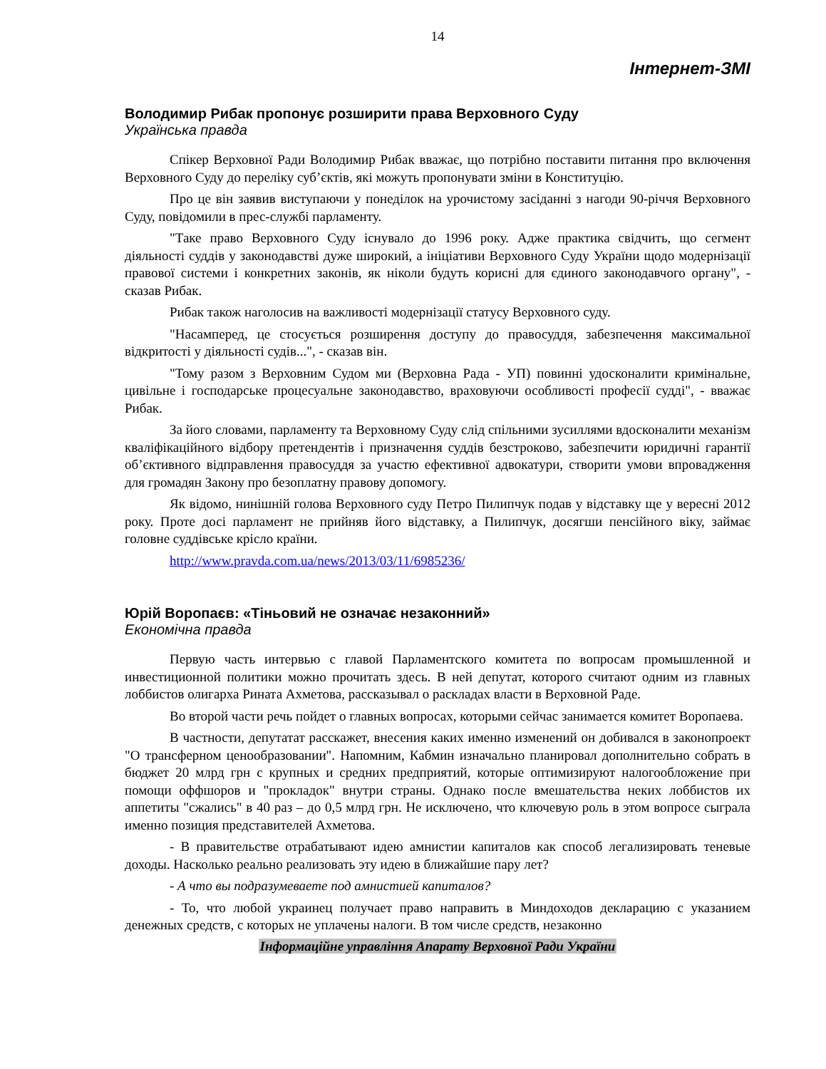14
Інтернет-ЗМІ
Володимир Рибак пропонує розширити права Верховного Суду
Українська правда
Спікер Верховної Ради Володимир Рибак вважає, що потрібно поставити питання про включення Верховного Суду до переліку суб’єктів, які можуть пропонувати зміни в Конституцію.
Про це він заявив виступаючи у понеділок на урочистому засіданні з нагоди 90-річчя Верховного Суду, повідомили в прес-службі парламенту.
"Таке право Верховного Суду існувало до 1996 року. Адже практика свідчить, що сегмент діяльності суддів у законодавстві дуже широкий, а ініціативи Верховного Суду України щодо модернізації правової системи і конкретних законів, як ніколи будуть корисні для єдиного законодавчого органу", - сказав Рибак.
Рибак також наголосив на важливості модернізації статусу Верховного суду.
"Насамперед, це стосується розширення доступу до правосуддя, забезпечення максимальної відкритості у діяльності судів...", - сказав він.
"Тому разом з Верховним Судом ми (Верховна Рада - УП) повинні удосконалити кримінальне, цивільне і господарське процесуальне законодавство, враховуючи особливості професії судді", - вважає Рибак.
За його словами, парламенту та Верховному Суду слід спільними зусиллями вдосконалити механізм кваліфікаційного відбору претендентів і призначення суддів безстроково, забезпечити юридичні гарантії об’єктивного відправлення правосуддя за участю ефективної адвокатури, створити умови впровадження для громадян Закону про безоплатну правову допомогу.
Як відомо, нинішній голова Верховного суду Петро Пилипчук подав у відставку ще у вересні 2012 року. Проте досі парламент не прийняв його відставку, а Пилипчук, досягши пенсійного віку, займає головне суддівське крісло країни.
http://www.pravda.com.ua/news/2013/03/11/6985236/
Юрій Воропаєв: «Тіньовий не означає незаконний»
Економічна правда
Первую часть интервью с главой Парламентского комитета по вопросам промышленной и инвестиционной политики можно прочитать здесь. В ней депутат, которого считают одним из главных лоббистов олигарха Рината Ахметова, рассказывал о раскладах власти в Верховной Раде.
Во второй части речь пойдет о главных вопросах, которыми сейчас занимается комитет Воропаева.
В частности, депутатат расскажет, внесения каких именно изменений он добивался в законопроект "О трансферном ценообразовании". Напомним, Кабмин изначально планировал дополнительно собрать в бюджет 20 млрд грн с крупных и средних предприятий, которые оптимизируют налогообложение при помощи оффшоров и "прокладок" внутри страны. Однако после вмешательства неких лоббистов их аппетиты "сжались" в 40 раз – до 0,5 млрд грн. Не исключено, что ключевую роль в этом вопросе сыграла именно позиция представителей Ахметова.
- В правительстве отрабатывают идею амнистии капиталов как способ легализировать теневые доходы. Насколько реально реализовать эту идею в ближайшие пару лет?
- А что вы подразумеваете под амнистией капиталов?
- То, что любой украинец получает право направить в Миндоходов декларацию с указанием денежных средств, с которых не уплачены налоги. В том числе средств, незаконно
Інформаційне управління Апарату Верховної Ради України